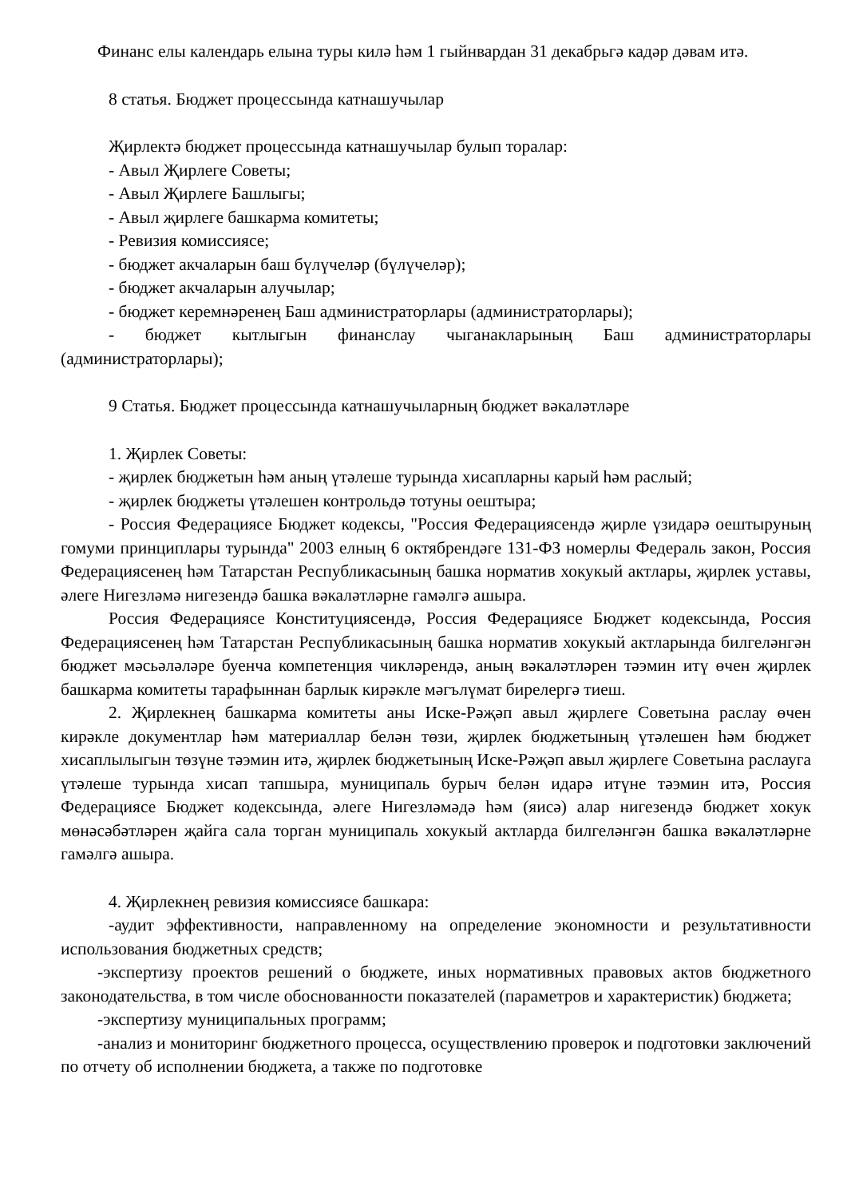Финанс елы календарь елына туры килә һәм 1 гыйнвардан 31 декабрьгә кадәр дәвам итә.
8 статья. Бюджет процессында катнашучылар
Җирлектә бюджет процессында катнашучылар булып торалар:
- Авыл Җирлеге Советы;
- Авыл Җирлеге Башлыгы;
- Авыл җирлеге башкарма комитеты;
- Ревизия комиссиясе;
- бюджет акчаларын баш бүлүчеләр (бүлүчеләр);
- бюджет акчаларын алучылар;
- бюджет керемнәренең Баш администраторлары (администраторлары);
- бюджет кытлыгын финанслау чыганакларының Баш администраторлары (администраторлары);
9 Статья. Бюджет процессында катнашучыларның бюджет вәкаләтләре
1. Җирлек Советы:
- җирлек бюджетын һәм аның үтәлеше турында хисапларны карый һәм раслый;
- җирлек бюджеты үтәлешен контрольдә тотуны оештыра;
- Россия Федерациясе Бюджет кодексы, "Россия Федерациясендә җирле үзидарә оештыруның гомуми принциплары турында" 2003 елның 6 октябрендәге 131-ФЗ номерлы Федераль закон, Россия Федерациясенең һәм Татарстан Республикасының башка норматив хокукый актлары, җирлек уставы, әлеге Нигезләмә нигезендә башка вәкаләтләрне гамәлгә ашыра.
Россия Федерациясе Конституциясендә, Россия Федерациясе Бюджет кодексында, Россия Федерациясенең һәм Татарстан Республикасының башка норматив хокукый актларында билгеләнгән бюджет мәсьәләләре буенча компетенция чикләрендә, аның вәкаләтләрен тәэмин итү өчен җирлек башкарма комитеты тарафыннан барлык кирәкле мәгълүмат бирелергә тиеш.
2. Җирлекнең башкарма комитеты аны Иске-Рәҗәп авыл җирлеге Советына раслау өчен кирәкле документлар һәм материаллар белән төзи, җирлек бюджетының үтәлешен һәм бюджет хисаплылыгын төзүне тәэмин итә, җирлек бюджетының Иске-Рәҗәп авыл җирлеге Советына раслауга үтәлеше турында хисап тапшыра, муниципаль бурыч белән идарә итүне тәэмин итә, Россия Федерациясе Бюджет кодексында, әлеге Нигезләмәдә һәм (яисә) алар нигезендә бюджет хокук мөнәсәбәтләрен җайга сала торган муниципаль хокукый актларда билгеләнгән башка вәкаләтләрне гамәлгә ашыра.
4. Җирлекнең ревизия комиссиясе башкара:
-аудит эффективности, направленному на определение экономности и результативности использования бюджетных средств;
-экспертизу проектов решений о бюджете, иных нормативных правовых актов бюджетного законодательства, в том числе обоснованности показателей (параметров и характеристик) бюджета;
-экспертизу муниципальных программ;
-анализ и мониторинг бюджетного процесса, осуществлению проверок и подготовки заключений по отчету об исполнении бюджета, а также по подготовке